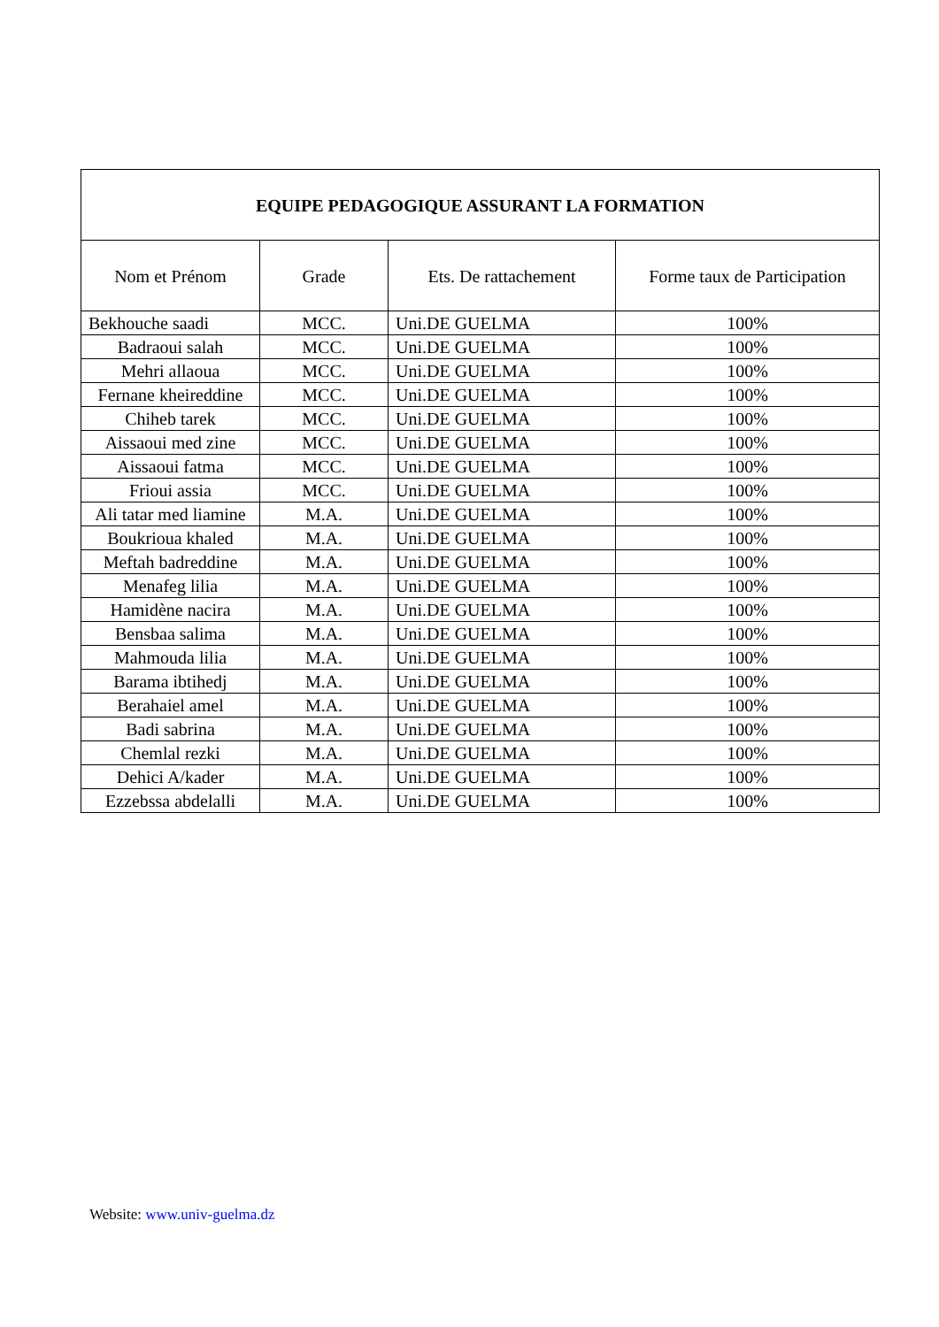| EQUIPE PEDAGOGIQUE ASSURANT LA FORMATION | | | |
| --- | --- | --- | --- |
| Nom et Prénom | Grade | Ets. De rattachement | Forme taux de Participation |
| Bekhouche saadi | MCC. | Uni.DE GUELMA | 100% |
| Badraoui salah | MCC. | Uni.DE GUELMA | 100% |
| Mehri allaoua | MCC. | Uni.DE GUELMA | 100% |
| Fernane kheireddine | MCC. | Uni.DE GUELMA | 100% |
| Chiheb tarek | MCC. | Uni.DE GUELMA | 100% |
| Aissaoui med zine | MCC. | Uni.DE GUELMA | 100% |
| Aissaoui fatma | MCC. | Uni.DE GUELMA | 100% |
| Frioui assia | MCC. | Uni.DE GUELMA | 100% |
| Ali tatar med liamine | M.A. | Uni.DE GUELMA | 100% |
| Boukrioua khaled | M.A. | Uni.DE GUELMA | 100% |
| Meftah badreddine | M.A. | Uni.DE GUELMA | 100% |
| Menafeg lilia | M.A. | Uni.DE GUELMA | 100% |
| Hamidène nacira | M.A. | Uni.DE GUELMA | 100% |
| Bensbaa salima | M.A. | Uni.DE GUELMA | 100% |
| Mahmouda lilia | M.A. | Uni.DE GUELMA | 100% |
| Barama ibtihedj | M.A. | Uni.DE GUELMA | 100% |
| Berahaiel amel | M.A. | Uni.DE GUELMA | 100% |
| Badi sabrina | M.A. | Uni.DE GUELMA | 100% |
| Chemlal rezki | M.A. | Uni.DE GUELMA | 100% |
| Dehici A/kader | M.A. | Uni.DE GUELMA | 100% |
| Ezzebssa abdelalli | M.A. | Uni.DE GUELMA | 100% |
Website: www.univ-guelma.dz